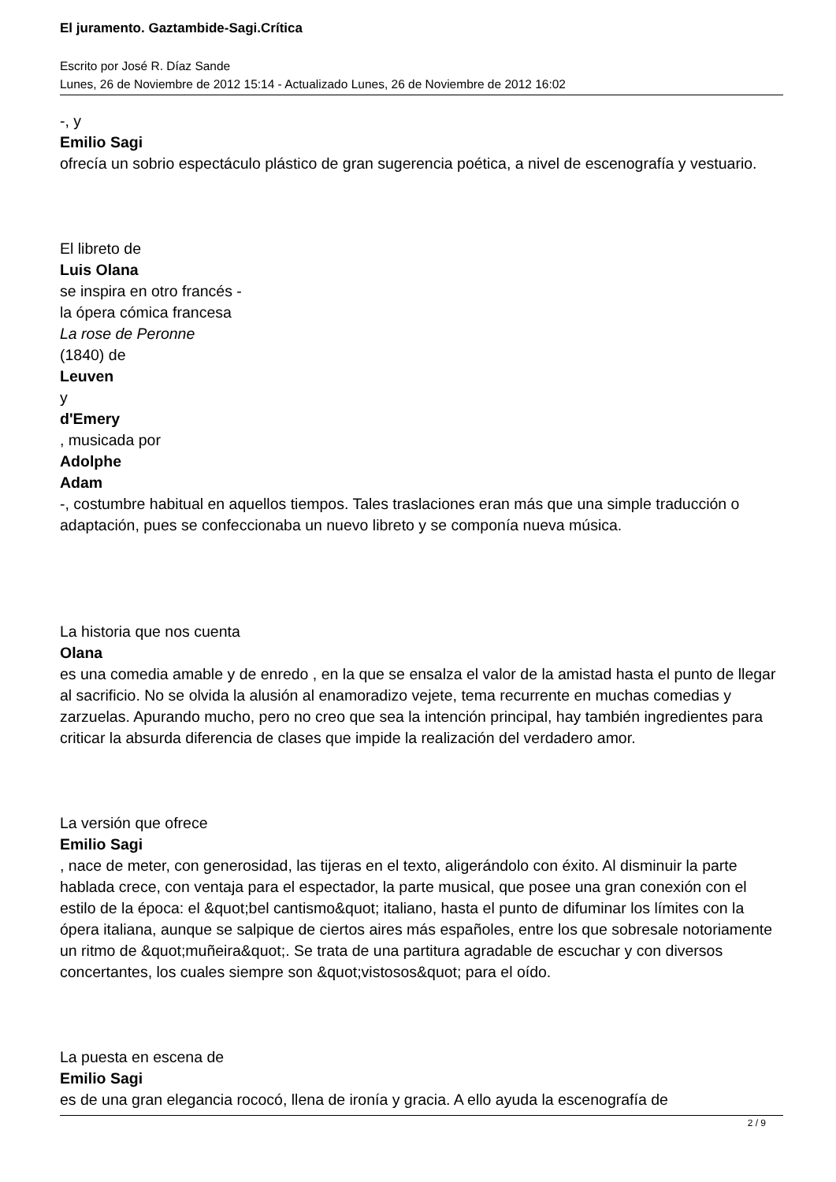El juramento. Gaztambide-Sagi.Crítica
Escrito por José R. Díaz Sande
Lunes, 26 de Noviembre de 2012 15:14 - Actualizado Lunes, 26 de Noviembre de 2012 16:02
-, y
Emilio Sagi
ofrecía un sobrio espectáculo plástico de gran sugerencia poética, a nivel de escenografía y vestuario.
El libreto de
Luis Olana
se inspira en otro francés -
la ópera cómica francesa
La rose de Peronne
(1840) de
Leuven
y
d'Emery
, musicada por
Adolphe
Adam
-, costumbre habitual en aquellos tiempos. Tales traslaciones eran más que una simple traducción o adaptación, pues se confeccionaba un nuevo libreto y se componía nueva música.
La historia que nos cuenta
Olana
es una comedia amable y de enredo , en la que se ensalza el valor de la amistad hasta el punto de llegar al sacrificio. No se olvida la alusión al enamoradizo vejete, tema recurrente en muchas comedias y zarzuelas. Apurando mucho, pero no creo que sea la intención principal, hay también ingredientes para criticar la absurda diferencia de clases que impide la realización del verdadero amor.
La versión que ofrece
Emilio Sagi
, nace de meter, con generosidad, las tijeras en el texto, aligerándolo con éxito. Al disminuir la parte hablada crece, con ventaja para el espectador, la parte musical, que posee una gran conexión con el estilo de la época: el &quot;bel cantismo&quot; italiano, hasta el punto de difuminar los límites con la ópera italiana, aunque se salpique de ciertos aires más españoles, entre los que sobresale notoriamente un ritmo de &quot;muñeira&quot;. Se trata de una partitura agradable de escuchar y con diversos concertantes, los cuales siempre son &quot;vistosos&quot; para el oído.
La puesta en escena de
Emilio Sagi
es de una gran elegancia rococó, llena de ironía y gracia. A ello ayuda la escenografía de
2 / 9